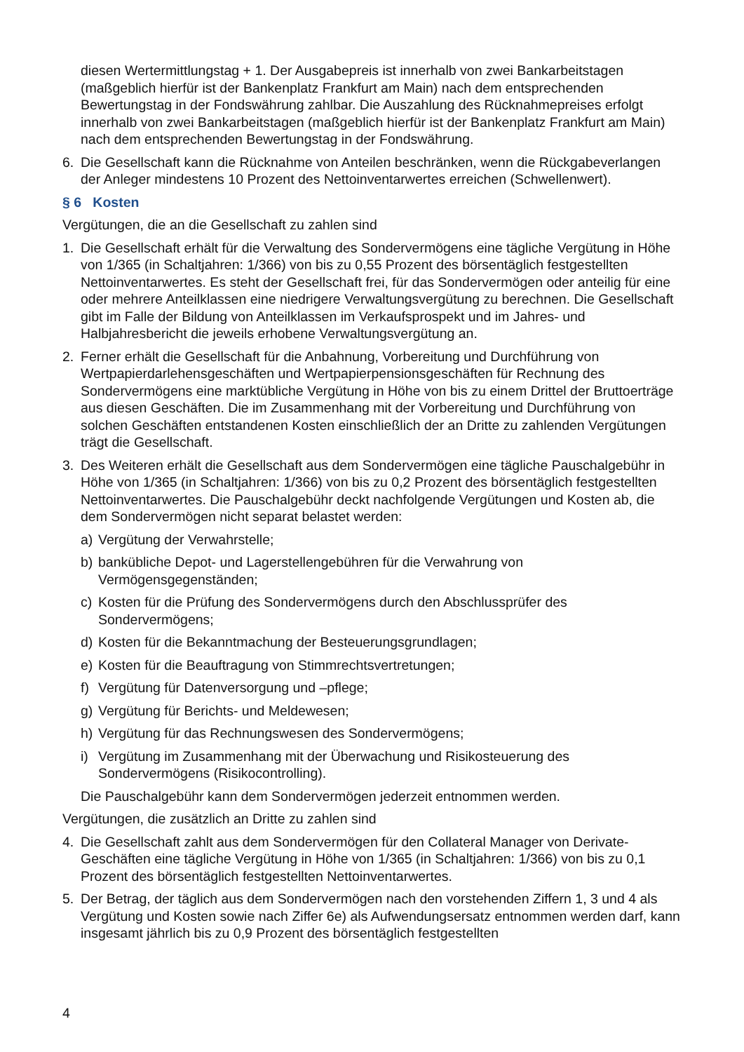diesen Wertermittlungstag + 1. Der Ausgabepreis ist innerhalb von zwei Bankarbeitstagen (maßgeblich hierfür ist der Bankenplatz Frankfurt am Main) nach dem entsprechenden Bewertungstag in der Fondswährung zahlbar. Die Auszahlung des Rücknahmepreises erfolgt innerhalb von zwei Bankarbeitstagen (maßgeblich hierfür ist der Bankenplatz Frankfurt am Main) nach dem entsprechenden Bewertungstag in der Fondswährung.
6. Die Gesellschaft kann die Rücknahme von Anteilen beschränken, wenn die Rückgabeverlangen der Anleger mindestens 10 Prozent des Nettoinventarwertes erreichen (Schwellenwert).
§ 6 Kosten
Vergütungen, die an die Gesellschaft zu zahlen sind
1. Die Gesellschaft erhält für die Verwaltung des Sondervermögens eine tägliche Vergütung in Höhe von 1/365 (in Schaltjahren: 1/366) von bis zu 0,55 Prozent des börsentäglich festgestellten Nettoinventarwertes. Es steht der Gesellschaft frei, für das Sondervermögen oder anteilig für eine oder mehrere Anteilklassen eine niedrigere Verwaltungsvergütung zu berechnen. Die Gesellschaft gibt im Falle der Bildung von Anteilklassen im Verkaufsprospekt und im Jahres- und Halbjahresbericht die jeweils erhobene Verwaltungsvergütung an.
2. Ferner erhält die Gesellschaft für die Anbahnung, Vorbereitung und Durchführung von Wertpapierdarlehensgeschäften und Wertpapierpensionsgeschäften für Rechnung des Sondervermögens eine marktübliche Vergütung in Höhe von bis zu einem Drittel der Bruttoerträge aus diesen Geschäften. Die im Zusammenhang mit der Vorbereitung und Durchführung von solchen Geschäften entstandenen Kosten einschließlich der an Dritte zu zahlenden Vergütungen trägt die Gesellschaft.
3. Des Weiteren erhält die Gesellschaft aus dem Sondervermögen eine tägliche Pauschalgebühr in Höhe von 1/365 (in Schaltjahren: 1/366) von bis zu 0,2 Prozent des börsentäglich festgestellten Nettoinventarwertes. Die Pauschalgebühr deckt nachfolgende Vergütungen und Kosten ab, die dem Sondervermögen nicht separat belastet werden:
a) Vergütung der Verwahrstelle;
b) bankübliche Depot- und Lagerstellengebühren für die Verwahrung von Vermögensgegenständen;
c) Kosten für die Prüfung des Sondervermögens durch den Abschlussprüfer des Sondervermögens;
d) Kosten für die Bekanntmachung der Besteuerungsgrundlagen;
e) Kosten für die Beauftragung von Stimmrechtsvertretungen;
f) Vergütung für Datenversorgung und –pflege;
g) Vergütung für Berichts- und Meldewesen;
h) Vergütung für das Rechnungswesen des Sondervermögens;
i) Vergütung im Zusammenhang mit der Überwachung und Risikosteuerung des Sondervermögens (Risikocontrolling).
Die Pauschalgebühr kann dem Sondervermögen jederzeit entnommen werden.
Vergütungen, die zusätzlich an Dritte zu zahlen sind
4. Die Gesellschaft zahlt aus dem Sondervermögen für den Collateral Manager von Derivate-Geschäften eine tägliche Vergütung in Höhe von 1/365 (in Schaltjahren: 1/366) von bis zu 0,1 Prozent des börsentäglich festgestellten Nettoinventarwertes.
5. Der Betrag, der täglich aus dem Sondervermögen nach den vorstehenden Ziffern 1, 3 und 4 als Vergütung und Kosten sowie nach Ziffer 6e) als Aufwendungsersatz entnommen werden darf, kann insgesamt jährlich bis zu 0,9 Prozent des börsentäglich festgestellten
4